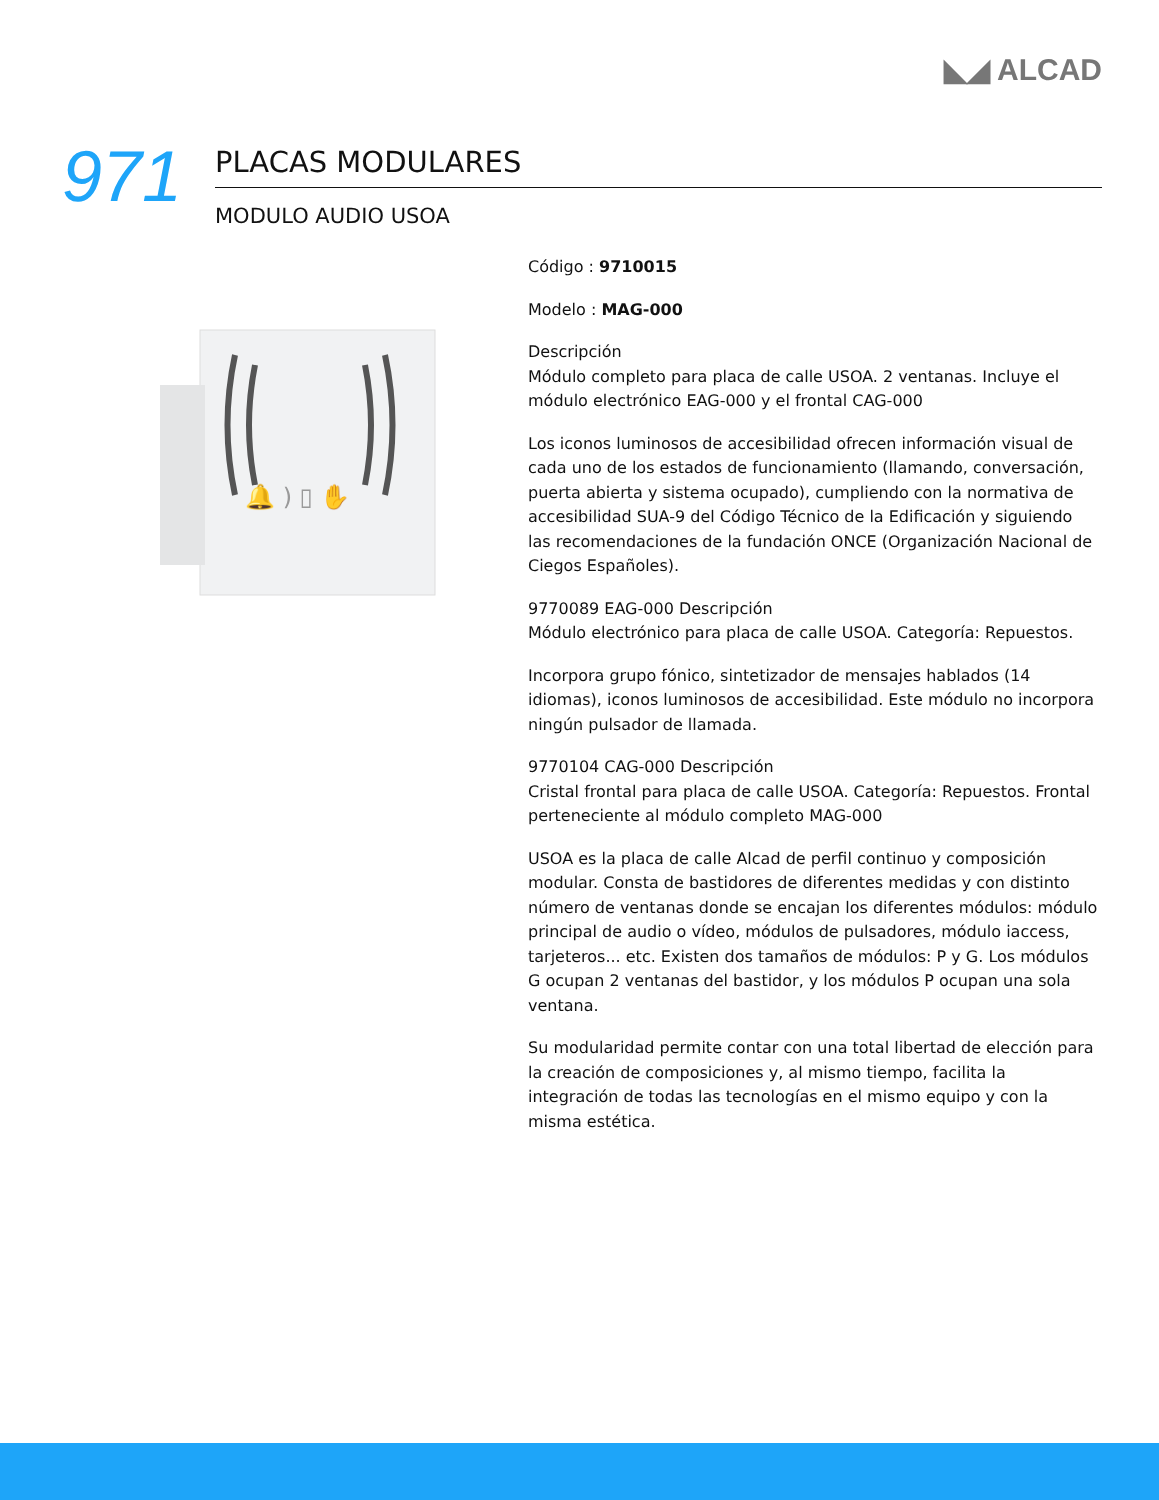◣◢ ALCAD
971
PLACAS MODULARES
MODULO AUDIO USOA
🔔 ) ▯ ✋
Código : 9710015
Modelo : MAG-000
Descripción
Módulo completo para placa de calle USOA. 2 ventanas. Incluye el módulo electrónico EAG-000 y el frontal CAG-000
Los iconos luminosos de accesibilidad ofrecen información visual de cada uno de los estados de funcionamiento (llamando, conversación, puerta abierta y sistema ocupado), cumpliendo con la normativa de accesibilidad SUA-9 del Código Técnico de la Edificación y siguiendo las recomendaciones de la fundación ONCE (Organización Nacional de Ciegos Españoles).
9770089 EAG-000 Descripción
Módulo electrónico para placa de calle USOA. Categoría: Repuestos.
Incorpora grupo fónico, sintetizador de mensajes hablados (14 idiomas), iconos luminosos de accesibilidad. Este módulo no incorpora ningún pulsador de llamada.
9770104 CAG-000 Descripción
Cristal frontal para placa de calle USOA. Categoría: Repuestos. Frontal perteneciente al módulo completo MAG-000
USOA es la placa de calle Alcad de perfil continuo y composición modular. Consta de bastidores de diferentes medidas y con distinto número de ventanas donde se encajan los diferentes módulos: módulo principal de audio o vídeo, módulos de pulsadores, módulo iaccess, tarjeteros... etc. Existen dos tamaños de módulos: P y G. Los módulos G ocupan 2 ventanas del bastidor, y los módulos P ocupan una sola ventana.
Su modularidad permite contar con una total libertad de elección para la creación de composiciones y, al mismo tiempo, facilita la integración de todas las tecnologías en el mismo equipo y con la misma estética.